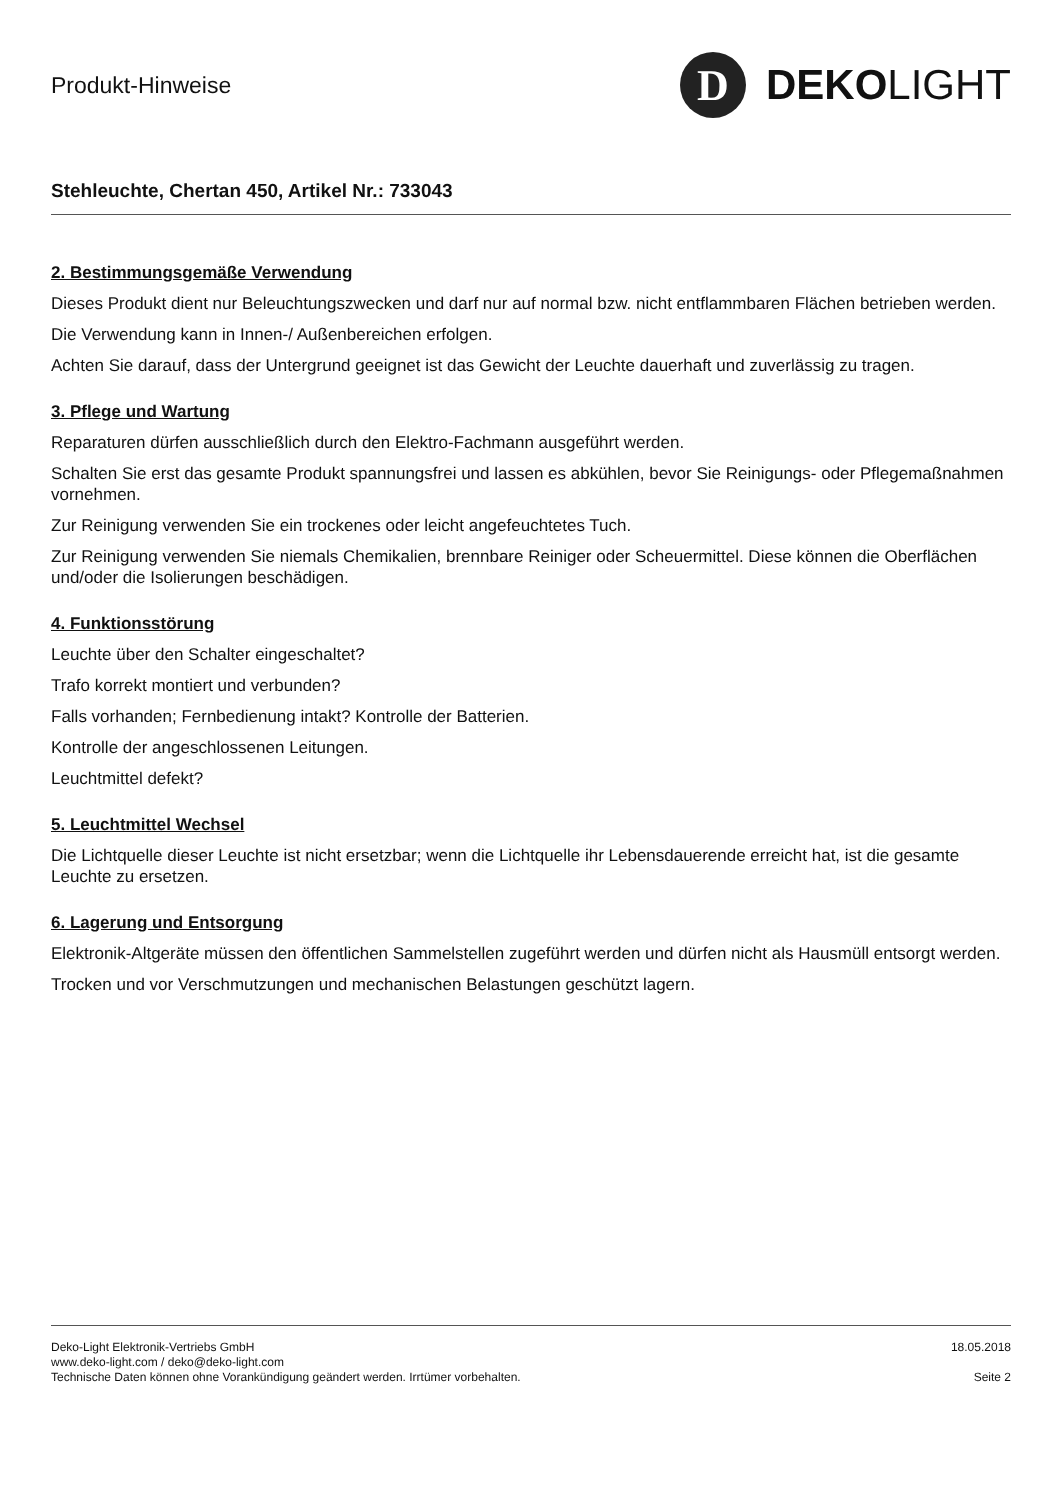Produkt-Hinweise
D
DEKO LIGHT
Stehleuchte, Chertan 450, Artikel Nr.: 733043
2. Bestimmungsgemäße Verwendung
Dieses Produkt dient nur Beleuchtungszwecken und darf nur auf normal bzw. nicht entflammbaren Flächen betrieben werden.
Die Verwendung kann in Innen-/ Außenbereichen erfolgen.
Achten Sie darauf, dass der Untergrund geeignet ist das Gewicht der Leuchte dauerhaft und zuverlässig zu tragen.
3. Pflege und Wartung
Reparaturen dürfen ausschließlich durch den Elektro-Fachmann ausgeführt werden.
Schalten Sie erst das gesamte Produkt spannungsfrei und lassen es abkühlen, bevor Sie Reinigungs- oder Pflegemaßnahmen vornehmen.
Zur Reinigung verwenden Sie ein trockenes oder leicht angefeuchtetes Tuch.
Zur Reinigung verwenden Sie niemals Chemikalien, brennbare Reiniger oder Scheuermittel. Diese können die Oberflächen und/oder die Isolierungen beschädigen.
4. Funktionsstörung
Leuchte über den Schalter eingeschaltet?
Trafo korrekt montiert und verbunden?
Falls vorhanden; Fernbedienung intakt? Kontrolle der Batterien.
Kontrolle der angeschlossenen Leitungen.
Leuchtmittel defekt?
5. Leuchtmittel Wechsel
Die Lichtquelle dieser Leuchte ist nicht ersetzbar; wenn die Lichtquelle ihr Lebensdauerende erreicht hat, ist die gesamte Leuchte zu ersetzen.
6. Lagerung und Entsorgung
Elektronik-Altgeräte müssen den öffentlichen Sammelstellen zugeführt werden und dürfen nicht als Hausmüll entsorgt werden.
Trocken und vor Verschmutzungen und mechanischen Belastungen geschützt lagern.
Deko-Light Elektronik-Vertriebs GmbH
www.deko-light.com / deko@deko-light.com
Technische Daten können ohne Vorankündigung geändert werden. Irrtümer vorbehalten.
18.05.2018
Seite 2